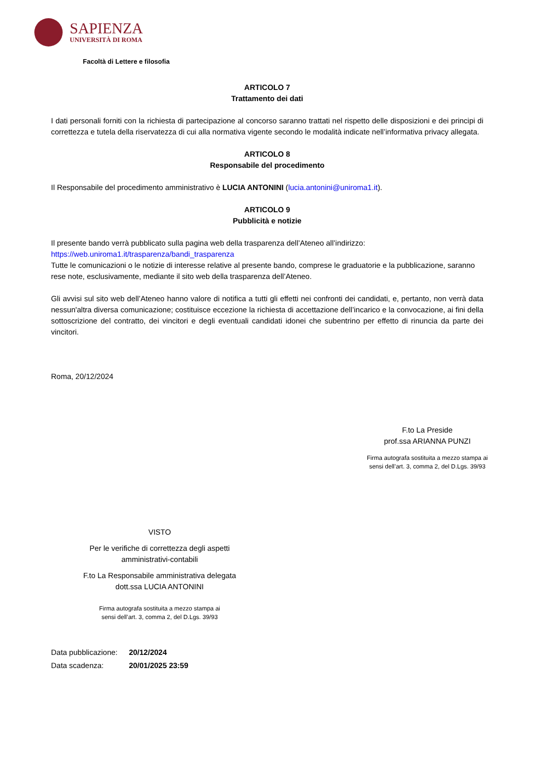SAPIENZA
UNIVERSITÀ DI ROMA
Facoltà di Lettere e filosofia
ARTICOLO 7
Trattamento dei dati
I dati personali forniti con la richiesta di partecipazione al concorso saranno trattati nel rispetto delle disposizioni e dei principi di correttezza e tutela della riservatezza di cui alla normativa vigente secondo le modalità indicate nell’informativa privacy allegata.
ARTICOLO 8
Responsabile del procedimento
Il Responsabile del procedimento amministrativo è LUCIA ANTONINI (lucia.antonini@uniroma1.it).
ARTICOLO 9
Pubblicità e notizie
Il presente bando verrà pubblicato sulla pagina web della trasparenza dell’Ateneo all’indirizzo:
https://web.uniroma1.it/trasparenza/bandi_trasparenza
Tutte le comunicazioni o le notizie di interesse relative al presente bando, comprese le graduatorie e la pubblicazione, saranno rese note, esclusivamente, mediante il sito web della trasparenza dell’Ateneo.
Gli avvisi sul sito web dell’Ateneo hanno valore di notifica a tutti gli effetti nei confronti dei candidati, e, pertanto, non verrà data nessun'altra diversa comunicazione; costituisce eccezione la richiesta di accettazione dell’incarico e la convocazione, ai fini della sottoscrizione del contratto, dei vincitori e degli eventuali candidati idonei che subentrino per effetto di rinuncia da parte dei vincitori.
Roma, 20/12/2024
F.to La Preside
prof.ssa ARIANNA PUNZI
Firma autografa sostituita a mezzo stampa ai
sensi dell’art. 3, comma 2, del D.Lgs. 39/93
VISTO
Per le verifiche di correttezza degli aspetti
amministrativi-contabili
F.to La Responsabile amministrativa delegata
dott.ssa LUCIA ANTONINI
Firma autografa sostituita a mezzo stampa ai
sensi dell’art. 3, comma 2, del D.Lgs. 39/93
Data pubblicazione: 20/12/2024
Data scadenza: 20/01/2025 23:59